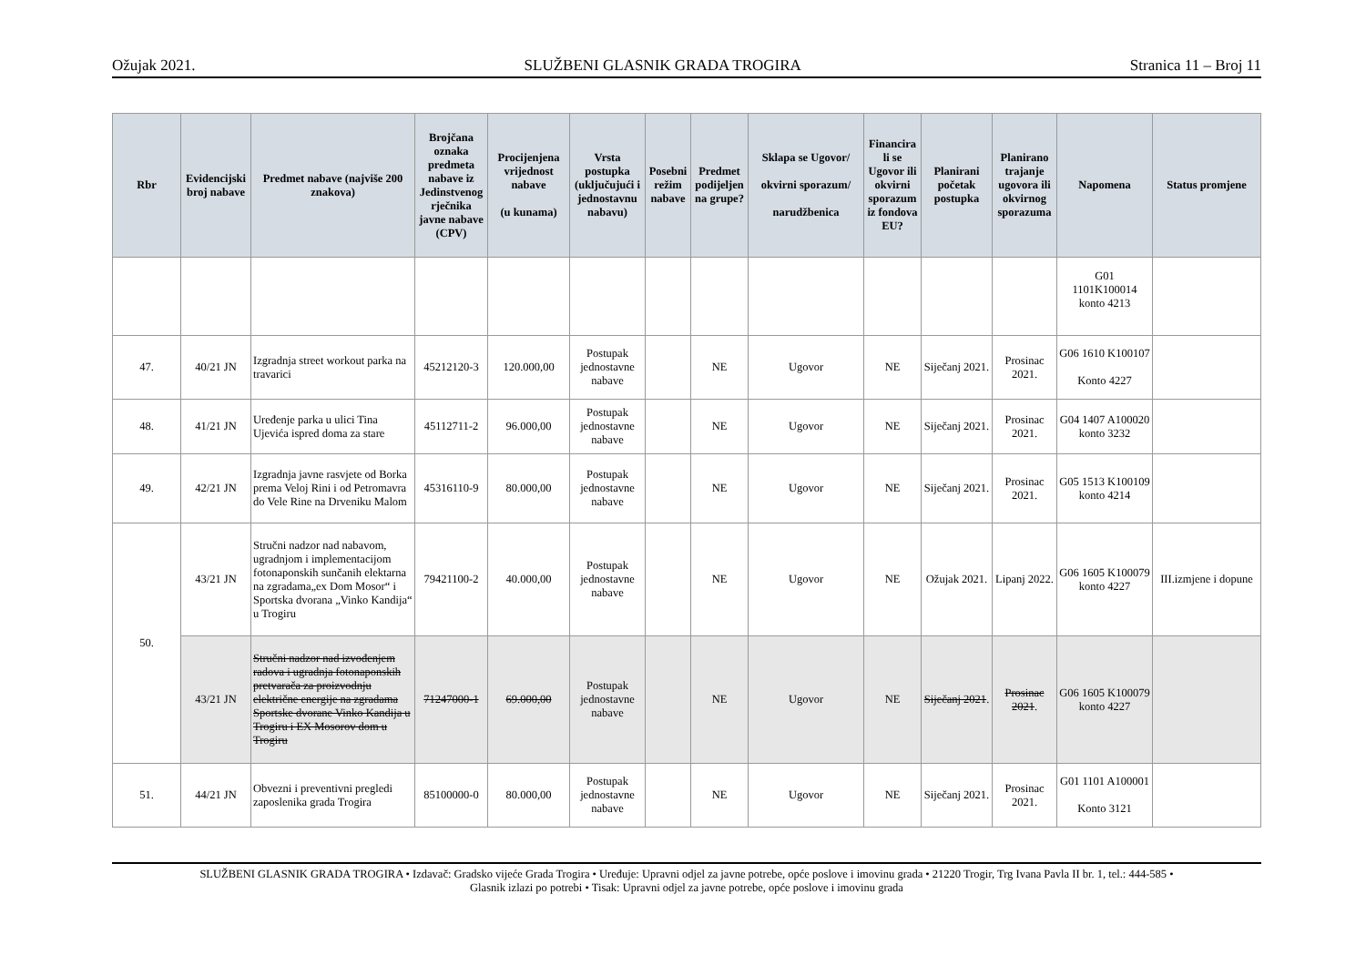Ožujak 2021. SLUŽBENI GLASNIK GRADA TROGIRA Stranica 11 – Broj 11
| Rbr | Evidencijski broj nabave | Predmet nabave (najviše 200 znakova) | Brojčana oznaka predmeta nabave iz Jedinstvenog rječnika javne nabave (CPV) | Procijenjena vrijednost nabave (u kunama) | Vrsta postupka (uključujući i jednostavnu nabavu) | Posebni režim nabave | Predmet podijeljen na grupe? | Sklapa se Ugovor/ okvirni sporazum/ narudžbenica | Financira li se Ugovor ili okvirni sporazum iz fondova EU? | Planirani početak postupka | Planirano trajanje ugovora ili okvirnog sporazuma | Napomena | Status promjene |
| --- | --- | --- | --- | --- | --- | --- | --- | --- | --- | --- | --- | --- | --- |
| | | | | | | | | | | | | G01 1101K100014 konto 4213 | |
| 47. | 40/21 JN | Izgradnja street workout parka na travarici | 45212120-3 | 120.000,00 | Postupak jednostavne nabave | | NE | Ugovor | NE | Siječanj 2021. | Prosinac 2021. | G06 1610 K100107 Konto 4227 | |
| 48. | 41/21 JN | Uređenje parka u ulici Tina Ujevića ispred doma za stare | 45112711-2 | 96.000,00 | Postupak jednostavne nabave | | NE | Ugovor | NE | Siječanj 2021. | Prosinac 2021. | G04 1407 A100020 konto 3232 | |
| 49. | 42/21 JN | Izgradnja javne rasvjete od Borka prema Veloj Rini i od Petromavra do Vele Rine na Drveniku Malom | 45316110-9 | 80.000,00 | Postupak jednostavne nabave | | NE | Ugovor | NE | Siječanj 2021. | Prosinac 2021. | G05 1513 K100109 konto 4214 | |
| 50. | 43/21 JN | Stručni nadzor nad nabavom, ugradnjom i implementacijom fotonaponskih sunčanih elektarna na zgradama„ex Dom Mosor“ i Sportska dvorana „Vinko Kandija“ u Trogiru | 79421100-2 | 40.000,00 | Postupak jednostavne nabave | | NE | Ugovor | NE | Ožujak 2021. | Lipanj 2022. | G06 1605 K100079 konto 4227 | III.izmjene i dopune |
| | 43/21 JN | Stručni nadzor nad izvođenjem radova i ugradnja fotonaponskih pretvarača za proizvodnju električne energije na zgradama Sportske dvorane Vinko Kandija u Trogiru i EX Mosorov dom u Trogiru | 71247000-1 | 69.000,00 | Postupak jednostavne nabave | | NE | Ugovor | NE | Siječanj 2021 . | Prosinac 2021 . | G06 1605 K100079 konto 4227 | |
| 51. | 44/21 JN | Obvezni i preventivni pregledi zaposlenika grada Trogira | 85100000-0 | 80.000,00 | Postupak jednostavne nabave | | NE | Ugovor | NE | Siječanj 2021. | Prosinac 2021. | G01 1101 A100001 Konto 3121 | |
SLUŽBENI GLASNIK GRADA TROGIRA • Izdavač: Gradsko vijeće Grada Trogira • Uređuje: Upravni odjel za javne potrebe, opće poslove i imovinu grada • 21220 Trogir, Trg Ivana Pavla II br. 1, tel.: 444-585 •
Glasnik izlazi po potrebi • Tisak: Upravni odjel za javne potrebe, opće poslove i imovinu grada